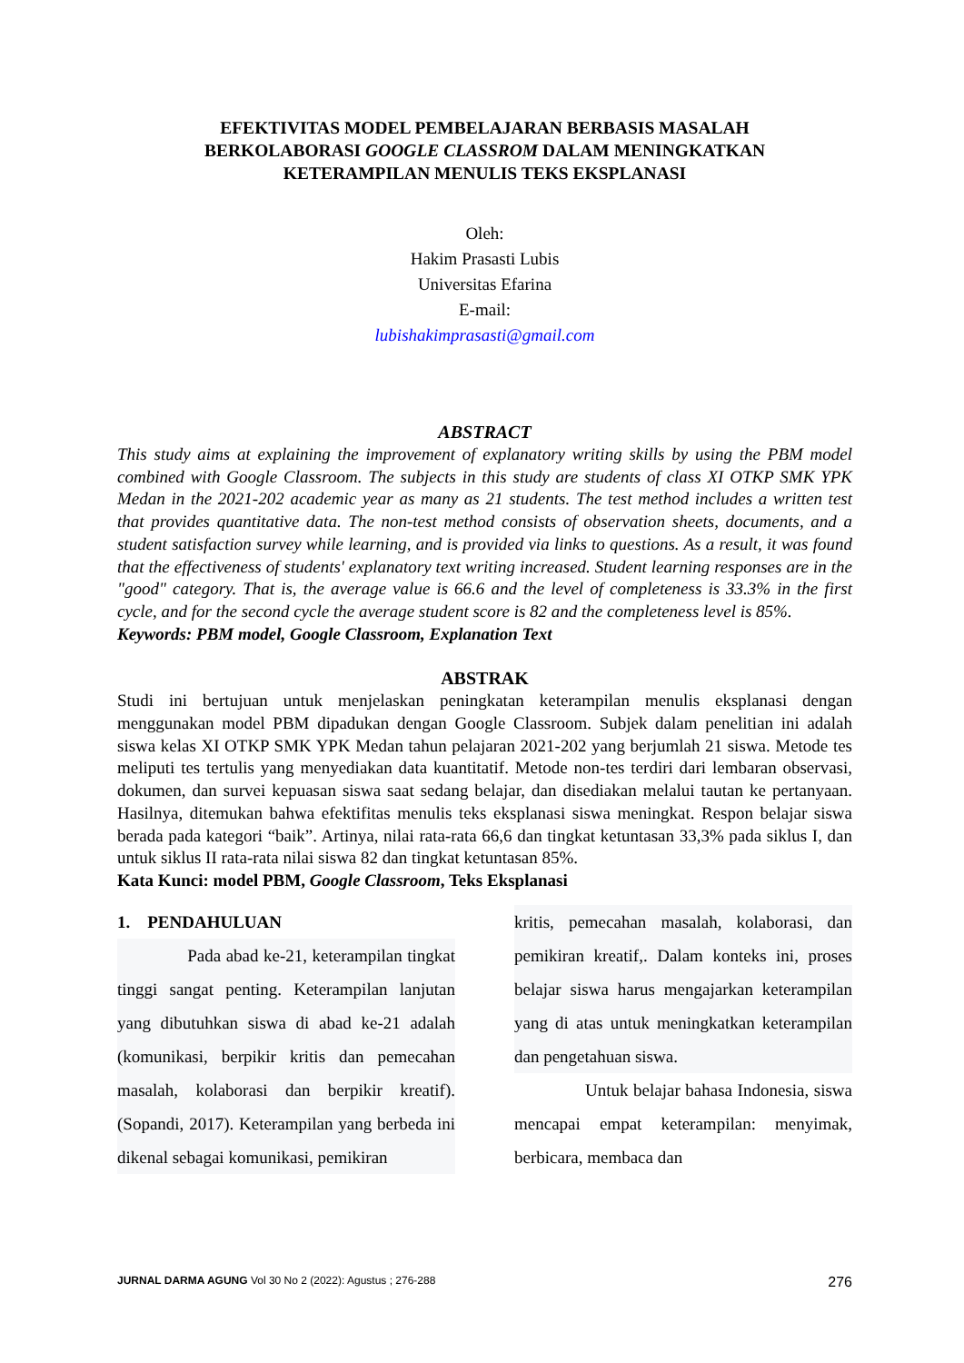EFEKTIVITAS MODEL PEMBELAJARAN BERBASIS MASALAH
BERKOLABORASI GOOGLE CLASSROM DALAM MENINGKATKAN
KETERAMPILAN MENULIS TEKS EKSPLANASI
Oleh:
Hakim Prasasti Lubis
Universitas Efarina
E-mail:
lubishakimprasasti@gmail.com
ABSTRACT
This study aims at explaining the improvement of explanatory writing skills by using the PBM model combined with Google Classroom. The subjects in this study are students of class XI OTKP SMK YPK Medan in the 2021-202 academic year as many as 21 students. The test method includes a written test that provides quantitative data. The non-test method consists of observation sheets, documents, and a student satisfaction survey while learning, and is provided via links to questions. As a result, it was found that the effectiveness of students' explanatory text writing increased. Student learning responses are in the "good" category. That is, the average value is 66.6 and the level of completeness is 33.3% in the first cycle, and for the second cycle the average student score is 82 and the completeness level is 85%.
Keywords: PBM model, Google Classroom, Explanation Text
ABSTRAK
Studi ini bertujuan untuk menjelaskan peningkatan keterampilan menulis eksplanasi dengan menggunakan model PBM dipadukan dengan Google Classroom. Subjek dalam penelitian ini adalah siswa kelas XI OTKP SMK YPK Medan tahun pelajaran 2021-202 yang berjumlah 21 siswa. Metode tes meliputi tes tertulis yang menyediakan data kuantitatif. Metode non-tes terdiri dari lembaran observasi, dokumen, dan survei kepuasan siswa saat sedang belajar, dan disediakan melalui tautan ke pertanyaan. Hasilnya, ditemukan bahwa efektifitas menulis teks eksplanasi siswa meningkat. Respon belajar siswa berada pada kategori “baik”. Artinya, nilai rata-rata 66,6 dan tingkat ketuntasan 33,3% pada siklus I, dan untuk siklus II rata-rata nilai siswa 82 dan tingkat ketuntasan 85%.
Kata Kunci: model PBM, Google Classroom, Teks Eksplanasi
1. PENDAHULUAN
Pada abad ke-21, keterampilan tingkat tinggi sangat penting. Keterampilan lanjutan yang dibutuhkan siswa di abad ke-21 adalah (komunikasi, berpikir kritis dan pemecahan masalah, kolaborasi dan berpikir kreatif). (Sopandi, 2017). Keterampilan yang berbeda ini dikenal sebagai komunikasi, pemikiran
kritis, pemecahan masalah, kolaborasi, dan pemikiran kreatif,. Dalam konteks ini, proses belajar siswa harus mengajarkan keterampilan yang di atas untuk meningkatkan keterampilan dan pengetahuan siswa.
Untuk belajar bahasa Indonesia, siswa mencapai empat keterampilan: menyimak, berbicara, membaca dan
JURNAL DARMA AGUNG Vol 30 No 2 (2022): Agustus ; 276-288 276